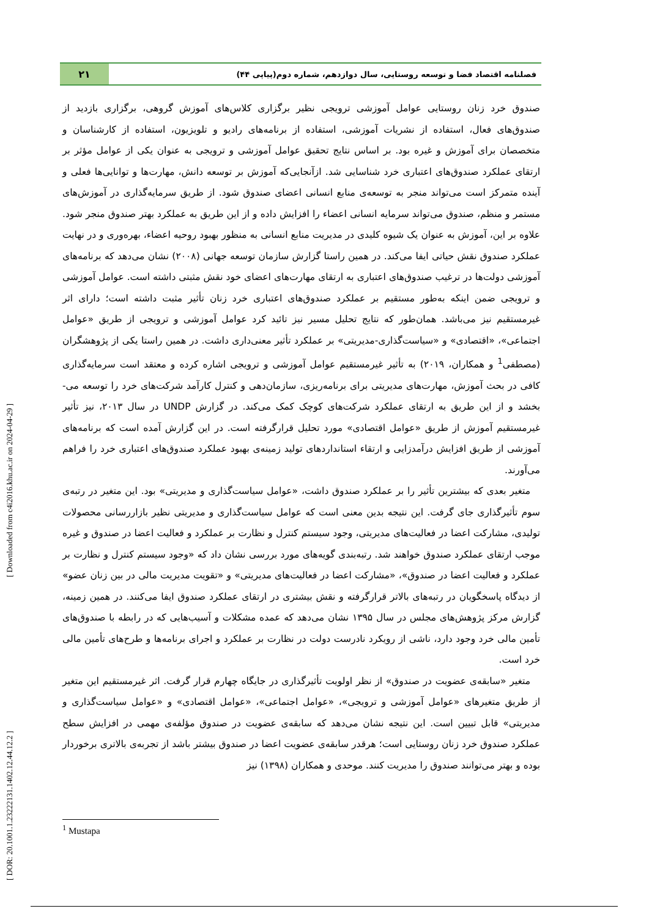[ DOR: 20.1001.1.23222131.1402.12.44.12.2 ] [ Downloaded from c4i2016.khu.ac.ir on 2024-04-29 ]
فصلنامه اقتصاد فضا و توسعه روستایی، سال دوازدهم، شماره دوم(پیاپی ۴۴)
۲۱
صندوق خرد زنان روستایی عوامل آموزشی ترویجی نظیر برگزاری کلاس‌های آموزش گروهی، برگزاری بازدید از صندوق‌های فعال، استفاده از نشریات آموزشی، استفاده از برنامه‌های رادیو و تلویزیون، استفاده از کارشناسان و متخصصان برای آموزش و غیره بود. بر اساس نتایج تحقیق عوامل آموزشی و ترویجی به عنوان یکی از عوامل مؤثر بر ارتقای عملکرد صندوق‌های اعتباری خرد شناسایی شد. ازآنجایی‌که آموزش بر توسعه دانش، مهارت‌ها و توانایی‌ها فعلی و آینده متمرکز است می‌تواند منجر به توسعه‌ی منابع انسانی اعضای صندوق شود. از طریق سرمایه‌گذاری در آموزش‌های مستمر و منظم، صندوق می‌تواند سرمایه انسانی اعضاء را افزایش داده و از این طریق به عملکرد بهتر صندوق منجر شود. علاوه بر این، آموزش به عنوان یک شیوه کلیدی در مدیریت منابع انسانی به منظور بهبود روحیه اعضاء، بهره‌وری و در نهایت عملکرد صندوق نقش حیاتی ایفا می‌کند. در همین راستا گزارش سازمان توسعه جهانی (۲۰۰۸) نشان می‌دهد که برنامه‌های آموزشی دولت‌ها در ترغیب صندوق‌های اعتباری به ارتقای مهارت‌های اعضای خود نقش مثبتی داشته است. عوامل آموزشی و ترویجی ضمن اینکه به‌طور مستقیم بر عملکرد صندوق‌های اعتباری خرد زنان تأثیر مثبت داشته است؛ دارای اثر غیرمستقیم نیز می‌باشد. همان‌طور که نتایج تحلیل مسیر نیز تائید کرد عوامل آموزشی و ترویجی از طریق «عوامل اجتماعی»، «اقتصادی» و «سیاست‌گذاری-مدیریتی» بر عملکرد تأثیر معنی‌داری داشت. در همین راستا یکی از پژوهشگران (مصطفی<sup>1</sup> و همکاران، ۲۰۱۹) به تأثیر غیرمستقیم عوامل آموزشی و ترویجی اشاره کرده و معتقد است سرمایه‌گذاری کافی در بحث آموزش، مهارت‌های مدیریتی برای برنامه‌ریزی، سازمان‌دهی و کنترل کارآمد شرکت‌های خرد را توسعه می-بخشد و از این طریق به ارتقای عملکرد شرکت‌های کوچک کمک می‌کند. در گزارش UNDP در سال ۲۰۱۳، نیز تأثیر غیرمستقیم آموزش از طریق «عوامل اقتصادی» مورد تحلیل قرارگرفته است. در این گزارش آمده است که برنامه‌های آموزشی از طریق افزایش درآمدزایی و ارتقاء استانداردهای تولید زمینه‌ی بهبود عملکرد صندوق‌های اعتباری خرد را فراهم می‌آورند.
متغیر بعدی که بیشترین تأثیر را بر عملکرد صندوق داشت، «عوامل سیاست‌گذاری و مدیریتی» بود. این متغیر در رتبه‌ی سوم تأثیرگذاری جای گرفت. این نتیجه بدین معنی است که عوامل سیاست‌گذاری و مدیریتی نظیر بازاررسانی محصولات تولیدی، مشارکت اعضا در فعالیت‌های مدیریتی، وجود سیستم کنترل و نظارت بر عملکرد و فعالیت اعضا در صندوق و غیره موجب ارتقای عملکرد صندوق خواهند شد. رتبه‌بندی گویه‌های مورد بررسی نشان داد که «وجود سیستم کنترل و نظارت بر عملکرد و فعالیت اعضا در صندوق»، «مشارکت اعضا در فعالیت‌های مدیریتی» و «تقویت مدیریت مالی در بین زنان عضو» از دیدگاه پاسخگویان در رتبه‌های بالاتر قرارگرفته و نقش بیشتری در ارتقای عملکرد صندوق ایفا می‌کنند. در همین زمینه، گزارش مرکز پژوهش‌های مجلس در سال ۱۳۹۵ نشان می‌دهد که عمده مشکلات و آسیب‌هایی که در رابطه با صندوق‌های تأمین مالی خرد وجود دارد، ناشی از رویکرد نادرست دولت در نظارت بر عملکرد و اجرای برنامه‌ها و طرح‌های تأمین مالی خرد است.
متغیر «سابقه‌ی عضویت در صندوق» از نظر اولویت تأثیرگذاری در جایگاه چهارم قرار گرفت. اثر غیرمستقیم این متغیر از طریق متغیرهای «عوامل آموزشی و ترویجی»، «عوامل اجتماعی»، «عوامل اقتصادی» و «عوامل سیاست‌گذاری و مدیریتی» قابل تبیین است. این نتیجه نشان می‌دهد که سابقه‌ی عضویت در صندوق مؤلفه‌ی مهمی در افزایش سطح عملکرد صندوق خرد زنان روستایی است؛ هرقدر سابقه‌ی عضویت اعضا در صندوق بیشتر باشد از تجربه‌ی بالاتری برخوردار بوده و بهتر می‌توانند صندوق را مدیریت کنند. موحدی و همکاران (۱۳۹۸) نیز
<sup>1</sup> Mustapa